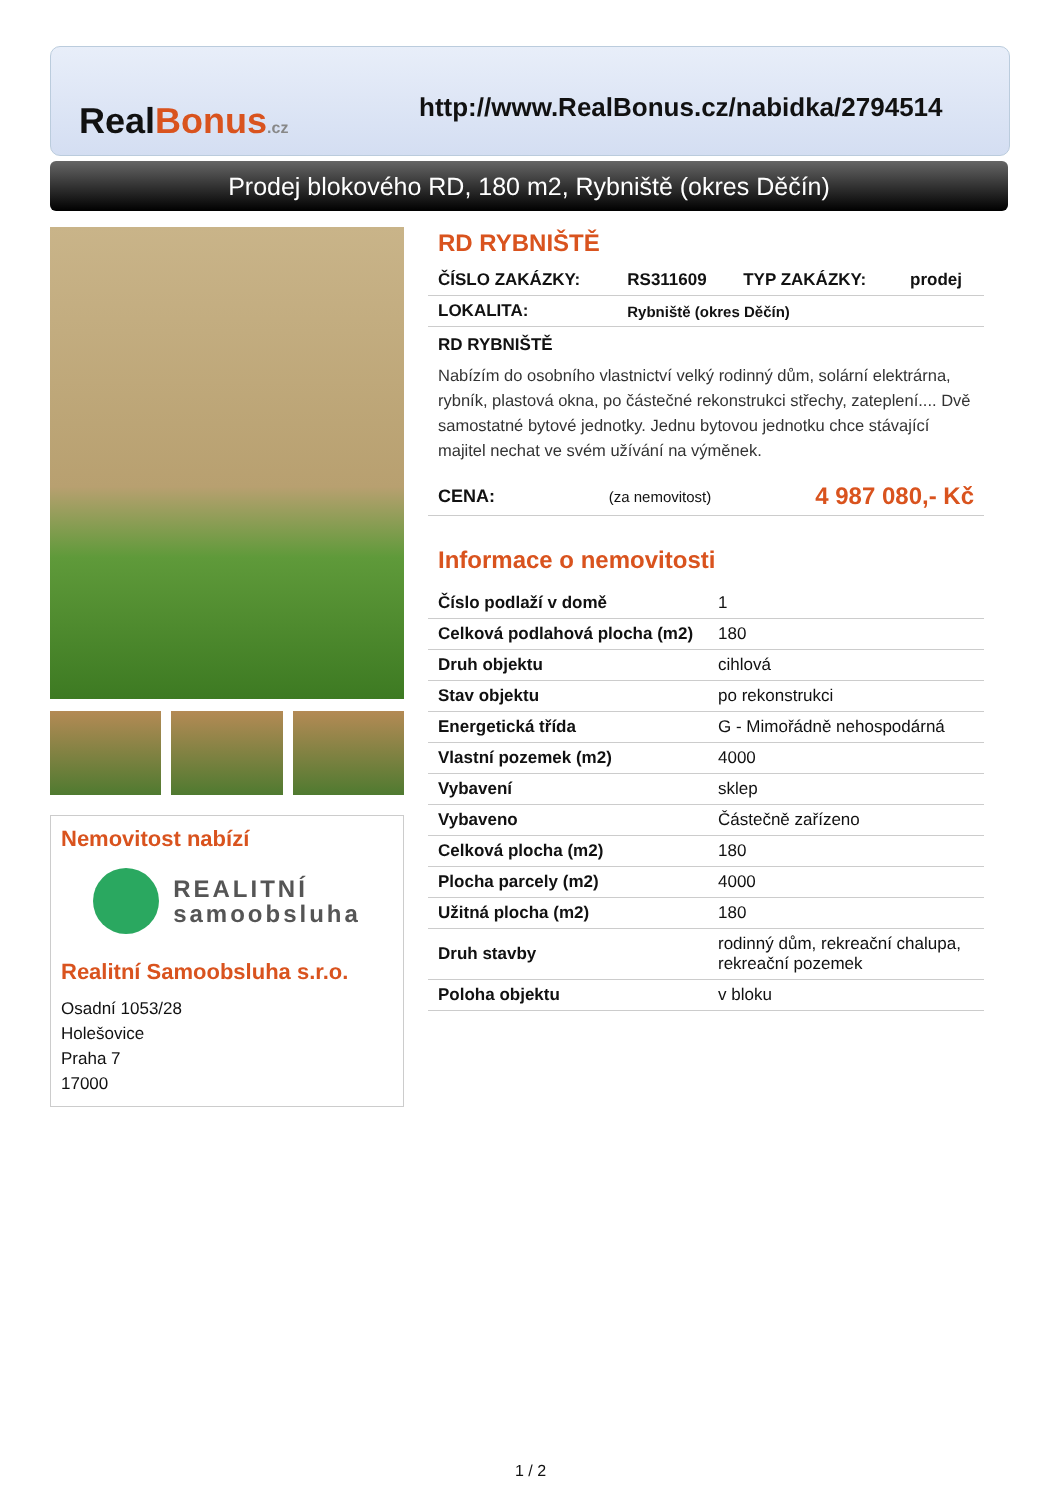RealBonus.cz
http://www.RealBonus.cz/nabidka/2794514
Prodej blokového RD, 180 m2, Rybniště (okres Děčín)
Nemovitost nabízí
REALITNÍ
samoobsluha
Realitní Samoobsluha s.r.o.
Osadní 1053/28
Holešovice
Praha 7
17000
RD RYBNIŠTĚ
| ČÍSLO ZAKÁZKY: | RS311609 | TYP ZAKÁZKY: | prodej |
| LOKALITA: | Rybniště (okres Děčín) | | |
RD RYBNIŠTĚ
Nabízím do osobního vlastnictví velký rodinný dům, solární elektrárna, rybník, plastová okna, po částečné rekonstrukci střechy, zateplení.... Dvě samostatné bytové jednotky. Jednu bytovou jednotku chce stávající majitel nechat ve svém užívání na výměnek.
| CENA: | (za nemovitost) | 4 987 080,- Kč |
Informace o nemovitosti
| Číslo podlaží v domě | 1 |
| Celková podlahová plocha (m2) | 180 |
| Druh objektu | cihlová |
| Stav objektu | po rekonstrukci |
| Energetická třída | G - Mimořádně nehospodárná |
| Vlastní pozemek (m2) | 4000 |
| Vybavení | sklep |
| Vybaveno | Částečně zařízeno |
| Celková plocha (m2) | 180 |
| Plocha parcely (m2) | 4000 |
| Užitná plocha (m2) | 180 |
| Druh stavby | rodinný dům, rekreační chalupa, rekreační pozemek |
| Poloha objektu | v bloku |
1 / 2